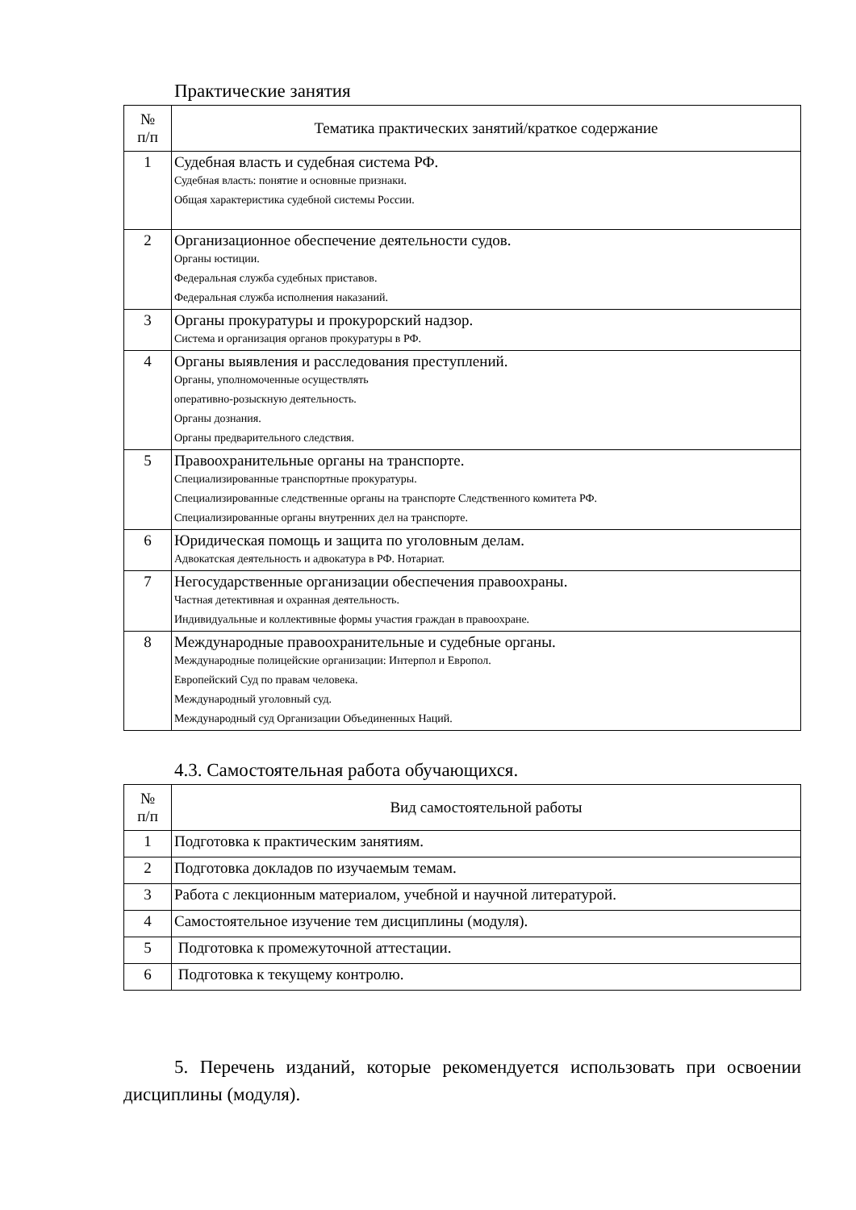Практические занятия
| № п/п | Тематика практических занятий/краткое содержание |
| --- | --- |
| 1 | Судебная власть и судебная система РФ. Судебная власть: понятие и основные признаки. Общая характеристика судебной системы России. |
| 2 | Организационное обеспечение деятельности судов. Органы юстиции. Федеральная служба судебных приставов. Федеральная служба исполнения наказаний. |
| 3 | Органы прокуратуры и прокурорский надзор. Система и организация органов прокуратуры в РФ. |
| 4 | Органы выявления и расследования преступлений. Органы, уполномоченные осуществлять оперативно-розыскную деятельность. Органы дознания. Органы предварительного следствия. |
| 5 | Правоохранительные органы на транспорте. Специализированные транспортные прокуратуры. Специализированные следственные органы на транспорте Следственного комитета РФ. Специализированные органы внутренних дел на транспорте. |
| 6 | Юридическая помощь и защита по уголовным делам. Адвокатская деятельность и адвокатура в РФ. Нотариат. |
| 7 | Негосударственные организации обеспечения правоохраны. Частная детективная и охранная деятельность. Индивидуальные и коллективные формы участия граждан в правоохране. |
| 8 | Международные правоохранительные и судебные органы. Международные полицейские организации: Интерпол и Европол. Европейский Суд по правам человека. Международный уголовный суд. Международный суд Организации Объединенных Наций. |
4.3. Самостоятельная работа обучающихся.
| № п/п | Вид самостоятельной работы |
| --- | --- |
| 1 | Подготовка к практическим занятиям. |
| 2 | Подготовка докладов по изучаемым темам. |
| 3 | Работа с лекционным материалом, учебной и научной литературой. |
| 4 | Самостоятельное изучение тем дисциплины (модуля). |
| 5 | Подготовка к промежуточной аттестации. |
| 6 | Подготовка к текущему контролю. |
5. Перечень изданий, которые рекомендуется использовать при освоении дисциплины (модуля).